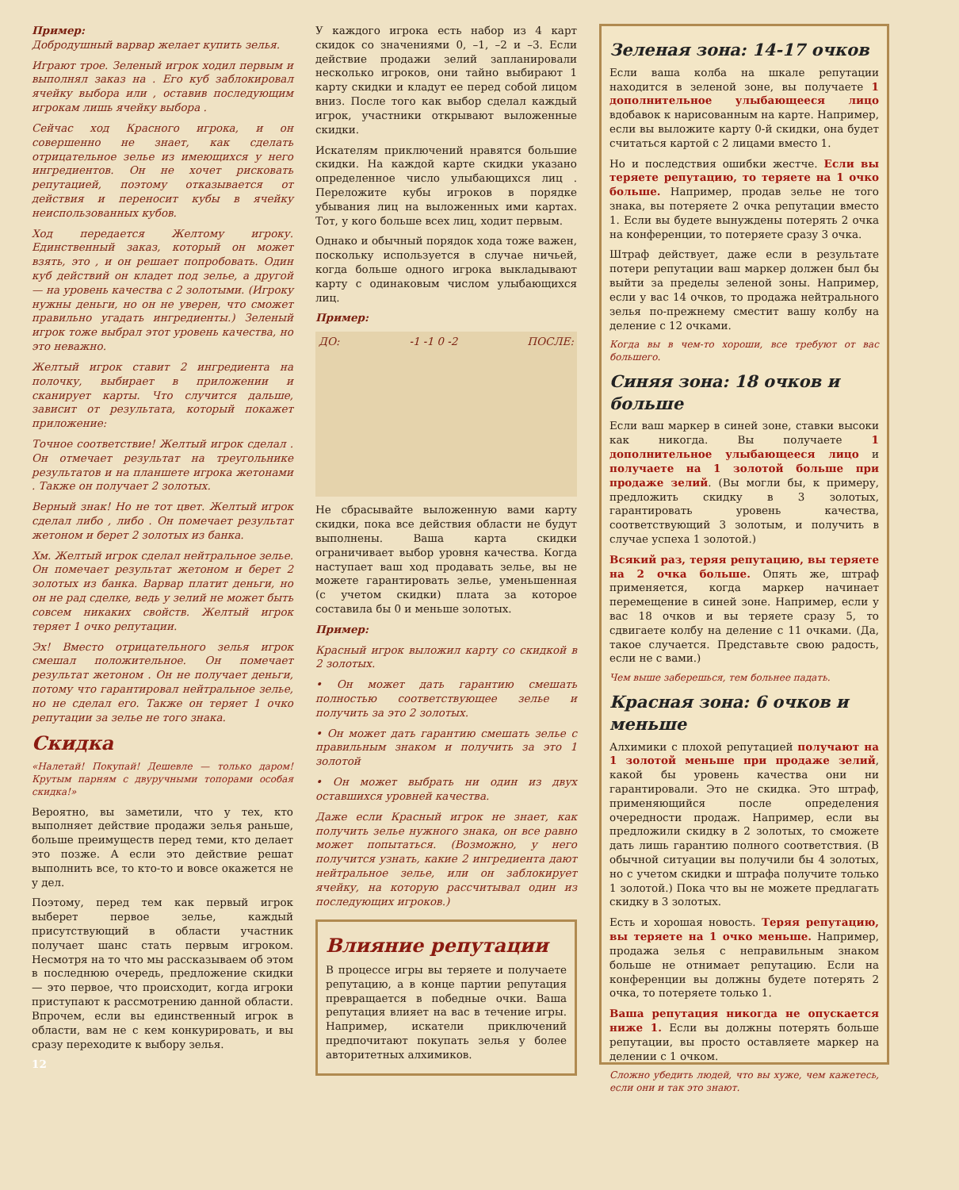Пример:
Добродушный варвар желает купить зелья.
Играют трое. Зеленый игрок ходил первым и выполнял заказ на . Его куб заблокировал ячейку выбора или , оставив последующим игрокам лишь ячейку выбора .
Сейчас ход Красного игрока, и он совершенно не знает, как сделать отрицательное зелье из имеющихся у него ингредиентов. Он не хочет рисковать репутацией, поэтому отказывается от действия и переносит кубы в ячейку неиспользованных кубов.
Ход передается Желтому игроку. Единственный заказ, который он может взять, это , и он решает попробовать. Один куб действий он кладет под зелье, а другой — на уровень качества с 2 золотыми. (Игроку нужны деньги, но он не уверен, что сможет правильно угадать ингредиенты.) Зеленый игрок тоже выбрал этот уровень качества, но это неважно.
Желтый игрок ставит 2 ингредиента на полочку, выбирает в приложении и сканирует карты. Что случится дальше, зависит от результата, который покажет приложение:
Точное соответствие! Желтый игрок сделал . Он отмечает результат на треугольнике результатов и на планшете игрока жетонами . Также он получает 2 золотых.
Верный знак! Но не тот цвет. Желтый игрок сделал либо , либо . Он помечает результат жетоном и берет 2 золотых из банка.
Хм. Желтый игрок сделал нейтральное зелье. Он помечает результат жетоном и берет 2 золотых из банка. Варвар платит деньги, но он не рад сделке, ведь у зелий не может быть совсем никаких свойств. Желтый игрок теряет 1 очко репутации.
Эх! Вместо отрицательного зелья игрок смешал положительное. Он помечает результат жетоном . Он не получает деньги, потому что гарантировал нейтральное зелье, но не сделал его. Также он теряет 1 очко репутации за зелье не того знака.
Скидка
«Налетай! Покупай! Дешевле — только даром! Крутым парням с двуручными топорами особая скидка!»
Вероятно, вы заметили, что у тех, кто выполняет действие продажи зелья раньше, больше преимуществ перед теми, кто делает это позже. А если это действие решат выполнить все, то кто-то и вовсе окажется не у дел.
Поэтому, перед тем как первый игрок выберет первое зелье, каждый присутствующий в области участник получает шанс стать первым игроком. Несмотря на то что мы рассказываем об этом в последнюю очередь, предложение скидки — это первое, что происходит, когда игроки приступают к рассмотрению данной области. Впрочем, если вы единственный игрок в области, вам не с кем конкурировать, и вы сразу переходите к выбору зелья.
12
У каждого игрока есть набор из 4 карт скидок со значениями 0, –1, –2 и –3. Если действие продажи зелий запланировали несколько игроков, они тайно выбирают 1 карту скидки и кладут ее перед собой лицом вниз. После того как выбор сделал каждый игрок, участники открывают выложенные скидки.
Искателям приключений нравятся большие скидки. На каждой карте скидки указано определенное число улыбающихся лиц . Переложите кубы игроков в порядке убывания лиц на выложенных ими картах. Тот, у кого больше всех лиц, ходит первым.
Однако и обычный порядок хода тоже важен, поскольку используется в случае ничьей, когда больше одного игрока выкладывают карту с одинаковым числом улыбающихся лиц.
Пример:
ДО: -1 -1 0 -2 ПОСЛЕ:
Не сбрасывайте выложенную вами карту скидки, пока все действия области не будут выполнены. Ваша карта скидки ограничивает выбор уровня качества. Когда наступает ваш ход продавать зелье, вы не можете гарантировать зелье, уменьшенная (с учетом скидки) плата за которое составила бы 0 и меньше золотых.
Пример:
Красный игрок выложил карту со скидкой в 2 золотых.
• Он может дать гарантию смешать полностью соответствующее зелье и получить за это 2 золотых.
• Он может дать гарантию смешать зелье с правильным знаком и получить за это 1 золотой
• Он может выбрать ни один из двух оставшихся уровней качества.
Даже если Красный игрок не знает, как получить зелье нужного знака, он все равно может попытаться. (Возможно, у него получится узнать, какие 2 ингредиента дают нейтральное зелье, или он заблокирует ячейку, на которую рассчитывал один из последующих игроков.)
Влияние репутации
В процессе игры вы теряете и получаете репутацию, а в конце партии репутация превращается в победные очки. Ваша репутация влияет на вас в течение игры. Например, искатели приключений предпочитают покупать зелья у более авторитетных алхимиков.
Зеленая зона: 14-17 очков
Если ваша колба на шкале репутации находится в зеленой зоне, вы получаете 1 дополнительное улыбающееся лицо вдобавок к нарисованным на карте. Например, если вы выложите карту 0-й скидки, она будет считаться картой с 2 лицами вместо 1.
Но и последствия ошибки жестче. Если вы теряете репутацию, то теряете на 1 очко больше. Например, продав зелье не того знака, вы потеряете 2 очка репутации вместо 1. Если вы будете вынуждены потерять 2 очка на конференции, то потеряете сразу 3 очка.
Штраф действует, даже если в результате потери репутации ваш маркер должен был бы выйти за пределы зеленой зоны. Например, если у вас 14 очков, то продажа нейтрального зелья по-прежнему сместит вашу колбу на деление с 12 очками.
Когда вы в чем-то хороши, все требуют от вас большего.
Синяя зона: 18 очков и больше
Если ваш маркер в синей зоне, ставки высоки как никогда. Вы получаете 1 дополнительное улыбающееся лицо и получаете на 1 золотой больше при продаже зелий. (Вы могли бы, к примеру, предложить скидку в 3 золотых, гарантировать уровень качества, соответствующий 3 золотым, и получить в случае успеха 1 золотой.)
Всякий раз, теряя репутацию, вы теряете на 2 очка больше. Опять же, штраф применяется, когда маркер начинает перемещение в синей зоне. Например, если у вас 18 очков и вы теряете сразу 5, то сдвигаете колбу на деление с 11 очками. (Да, такое случается. Представьте свою радость, если не с вами.)
Чем выше заберешься, тем больнее падать.
Красная зона: 6 очков и меньше
Алхимики с плохой репутацией получают на 1 золотой меньше при продаже зелий, какой бы уровень качества они ни гарантировали. Это не скидка. Это штраф, применяющийся после определения очередности продаж. Например, если вы предложили скидку в 2 золотых, то сможете дать лишь гарантию полного соответствия. (В обычной ситуации вы получили бы 4 золотых, но с учетом скидки и штрафа получите только 1 золотой.) Пока что вы не можете предлагать скидку в 3 золотых.
Есть и хорошая новость. Теряя репутацию, вы теряете на 1 очко меньше. Например, продажа зелья с неправильным знаком больше не отнимает репутацию. Если на конференции вы должны будете потерять 2 очка, то потеряете только 1.
Ваша репутация никогда не опускается ниже 1. Если вы должны потерять больше репутации, вы просто оставляете маркер на делении с 1 очком.
Сложно убедить людей, что вы хуже, чем кажетесь, если они и так это знают.